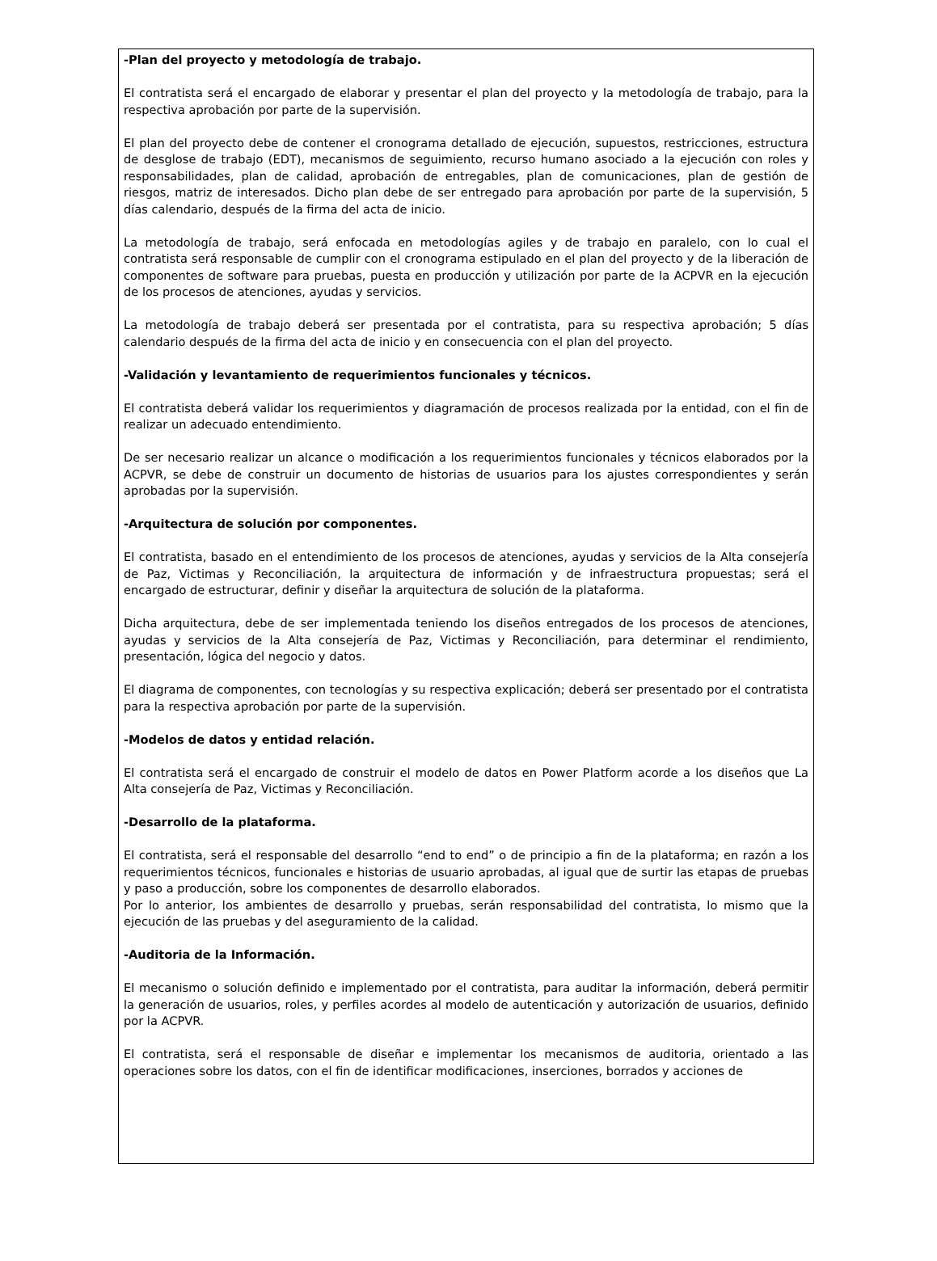-Plan del proyecto y metodología de trabajo.
El contratista será el encargado de elaborar y presentar el plan del proyecto y la metodología de trabajo, para la respectiva aprobación por parte de la supervisión.
El plan del proyecto debe de contener el cronograma detallado de ejecución, supuestos, restricciones, estructura de desglose de trabajo (EDT), mecanismos de seguimiento, recurso humano asociado a la ejecución con roles y responsabilidades, plan de calidad, aprobación de entregables, plan de comunicaciones, plan de gestión de riesgos, matriz de interesados. Dicho plan debe de ser entregado para aprobación por parte de la supervisión, 5 días calendario, después de la firma del acta de inicio.
La metodología de trabajo, será enfocada en metodologías agiles y de trabajo en paralelo, con lo cual el contratista será responsable de cumplir con el cronograma estipulado en el plan del proyecto y de la liberación de componentes de software para pruebas, puesta en producción y utilización por parte de la ACPVR en la ejecución de los procesos de atenciones, ayudas y servicios.
La metodología de trabajo deberá ser presentada por el contratista, para su respectiva aprobación; 5 días calendario después de la firma del acta de inicio y en consecuencia con el plan del proyecto.
-Validación y levantamiento de requerimientos funcionales y técnicos.
El contratista deberá validar los requerimientos y diagramación de procesos realizada por la entidad, con el fin de realizar un adecuado entendimiento.
De ser necesario realizar un alcance o modificación a los requerimientos funcionales y técnicos elaborados por la ACPVR, se debe de construir un documento de historias de usuarios para los ajustes correspondientes y serán aprobadas por la supervisión.
-Arquitectura de solución por componentes.
El contratista, basado en el entendimiento de los procesos de atenciones, ayudas y servicios de la Alta consejería de Paz, Victimas y Reconciliación, la arquitectura de información y de infraestructura propuestas; será el encargado de estructurar, definir y diseñar la arquitectura de solución de la plataforma.
Dicha arquitectura, debe de ser implementada teniendo los diseños entregados de los procesos de atenciones, ayudas y servicios de la Alta consejería de Paz, Victimas y Reconciliación, para determinar el rendimiento, presentación, lógica del negocio y datos.
El diagrama de componentes, con tecnologías y su respectiva explicación; deberá ser presentado por el contratista para la respectiva aprobación por parte de la supervisión.
-Modelos de datos y entidad relación.
El contratista será el encargado de construir el modelo de datos en Power Platform acorde a los diseños que La Alta consejería de Paz, Victimas y Reconciliación.
-Desarrollo de la plataforma.
El contratista, será el responsable del desarrollo “end to end” o de principio a fin de la plataforma; en razón a los requerimientos técnicos, funcionales e historias de usuario aprobadas, al igual que de surtir las etapas de pruebas y paso a producción, sobre los componentes de desarrollo elaborados.
Por lo anterior, los ambientes de desarrollo y pruebas, serán responsabilidad del contratista, lo mismo que la ejecución de las pruebas y del aseguramiento de la calidad.
-Auditoria de la Información.
El mecanismo o solución definido e implementado por el contratista, para auditar la información, deberá permitir la generación de usuarios, roles, y perfiles acordes al modelo de autenticación y autorización de usuarios, definido por la ACPVR.
El contratista, será el responsable de diseñar e implementar los mecanismos de auditoria, orientado a las operaciones sobre los datos, con el fin de identificar modificaciones, inserciones, borrados y acciones de